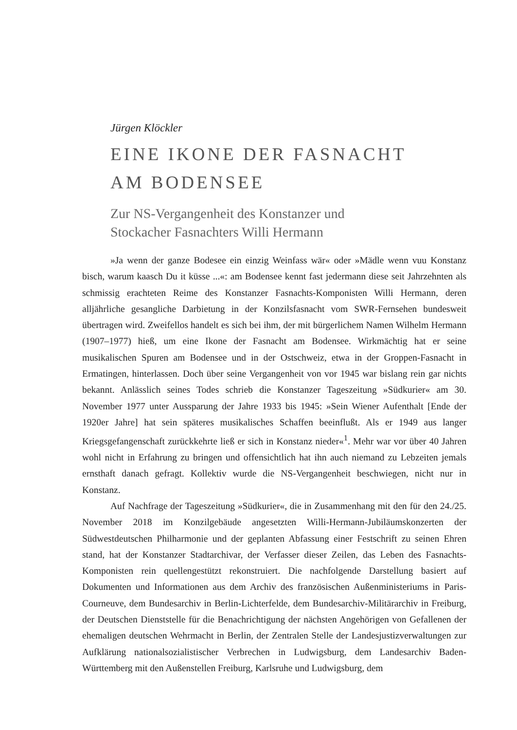Jürgen Klöckler
EINE IKONE DER FASNACHT
AM BODENSEE
Zur NS-Vergangenheit des Konstanzer und
Stockacher Fasnachters Willi Hermann
»Ja wenn der ganze Bodesee ein einzig Weinfass wär« oder »Mädle wenn vuu Konstanz bisch, warum kaasch Du it küsse ...«: am Bodensee kennt fast jedermann diese seit Jahrzehnten als schmissig erachteten Reime des Konstanzer Fasnachts-Komponisten Willi Hermann, deren alljährliche gesangliche Darbietung in der Konzilsfasnacht vom SWR-Fernsehen bundesweit übertragen wird. Zweifellos handelt es sich bei ihm, der mit bürgerlichem Namen Wilhelm Hermann (1907–1977) hieß, um eine Ikone der Fasnacht am Bodensee. Wirkmächtig hat er seine musikalischen Spuren am Bodensee und in der Ostschweiz, etwa in der Groppen-Fasnacht in Ermatingen, hinterlassen. Doch über seine Vergangenheit von vor 1945 war bislang rein gar nichts bekannt. Anlässlich seines Todes schrieb die Konstanzer Tageszeitung »Südkurier« am 30. November 1977 unter Aussparung der Jahre 1933 bis 1945: »Sein Wiener Aufenthalt [Ende der 1920er Jahre] hat sein späteres musikalisches Schaffen beeinflußt. Als er 1949 aus langer Kriegsgefangenschaft zurückkehrte ließ er sich in Konstanz nieder«<sup>1</sup>. Mehr war vor über 40 Jahren wohl nicht in Erfahrung zu bringen und offensichtlich hat ihn auch niemand zu Lebzeiten jemals ernsthaft danach gefragt. Kollektiv wurde die NS-Vergangenheit beschwiegen, nicht nur in Konstanz.
Auf Nachfrage der Tageszeitung »Südkurier«, die in Zusammenhang mit den für den 24./25. November 2018 im Konzilgebäude angesetzten Willi-Hermann-Jubiläumskonzerten der Südwestdeutschen Philharmonie und der geplanten Abfassung einer Festschrift zu seinen Ehren stand, hat der Konstanzer Stadtarchivar, der Verfasser dieser Zeilen, das Leben des Fasnachts-Komponisten rein quellengestützt rekonstruiert. Die nachfolgende Darstellung basiert auf Dokumenten und Informationen aus dem Archiv des französischen Außenministeriums in Paris-Courneuve, dem Bundesarchiv in Berlin-Lichterfelde, dem Bundesarchiv-Militärarchiv in Freiburg, der Deutschen Dienststelle für die Benachrichtigung der nächsten Angehörigen von Gefallenen der ehemaligen deutschen Wehrmacht in Berlin, der Zentralen Stelle der Landesjustizverwaltungen zur Aufklärung nationalsozialistischer Verbrechen in Ludwigsburg, dem Landesarchiv Baden-Württemberg mit den Außenstellen Freiburg, Karlsruhe und Ludwigsburg, dem